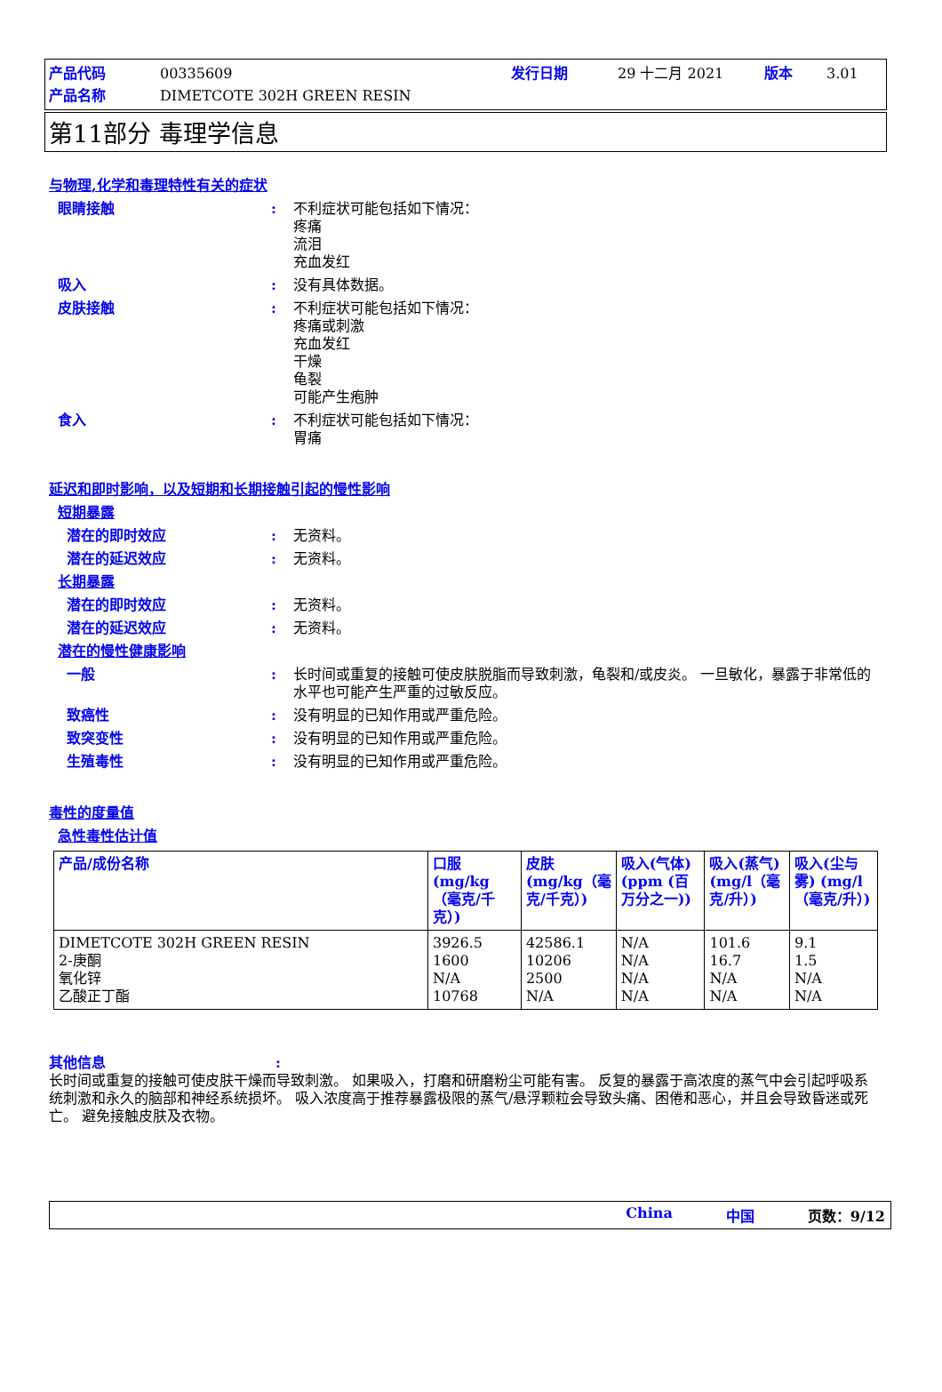产品代码 00335609 发行日期 29 十二月 2021 版本 3.01
产品名称 DIMETCOTE 302H GREEN RESIN
第11部分 毒理学信息
与物理,化学和毒理特性有关的症状
眼睛接触: 不利症状可能包括如下情况：
疼痛
流泪
充血发红
吸入: 没有具体数据。
皮肤接触: 不利症状可能包括如下情况：
疼痛或刺激
充血发红
干燥
龟裂
可能产生疱肿
食入: 不利症状可能包括如下情况：
胃痛
延迟和即时影响，以及短期和长期接触引起的慢性影响
短期暴露
潜在的即时效应: 无资料。
潜在的延迟效应: 无资料。
长期暴露
潜在的即时效应: 无资料。
潜在的延迟效应: 无资料。
潜在的慢性健康影响
一般: 长时间或重复的接触可使皮肤脱脂而导致刺激，龟裂和/或皮炎。 一旦敏化，暴露于非常低的水平也可能产生严重的过敏反应。
致癌性: 没有明显的已知作用或严重危险。
致突变性: 没有明显的已知作用或严重危险。
生殖毒性: 没有明显的已知作用或严重危险。
毒性的度量值
急性毒性估计值
| 产品/成份名称 | 口服 (mg/kg（毫克/千克）) | 皮肤 (mg/kg（毫克/千克）) | 吸入(气体) (ppm (百万分之一)) | 吸入(蒸气) (mg/l（毫克/升）) | 吸入(尘与雾) (mg/l（毫克/升）) |
| --- | --- | --- | --- | --- | --- |
| DIMETCOTE 302H GREEN RESIN 2-庚酮 氧化锌 乙酸正丁酯 | 3926.5 1600 N/A 10768 | 42586.1 10206 2500 N/A | N/A N/A N/A N/A | 101.6 16.7 N/A N/A | 9.1 1.5 N/A N/A |
其他信息:
长时间或重复的接触可使皮肤干燥而导致刺激。 如果吸入，打磨和研磨粉尘可能有害。 反复的暴露于高浓度的蒸气中会引起呼吸系统刺激和永久的脑部和神经系统损坏。 吸入浓度高于推荐暴露极限的蒸气/悬浮颗粒会导致头痛、困倦和恶心，并且会导致昏迷或死亡。 避免接触皮肤及衣物。
China 中国 页数：9/12